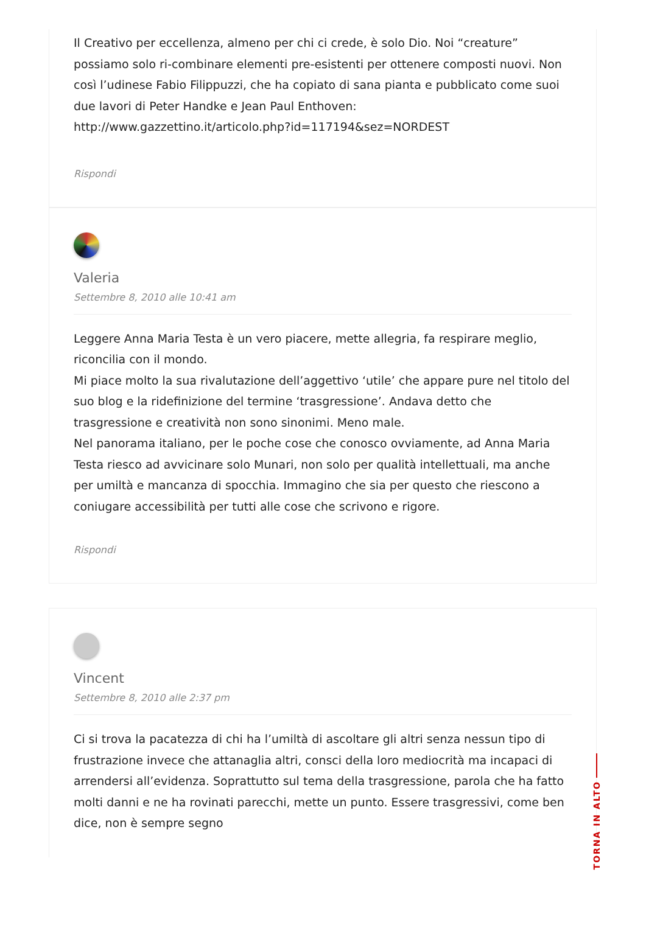Il Creativo per eccellenza, almeno per chi ci crede, è solo Dio. Noi “creature” possiamo solo ri-combinare elementi pre-esistenti per ottenere composti nuovi. Non così l’udinese Fabio Filippuzzi, che ha copiato di sana pianta e pubblicato come suoi due lavori di Peter Handke e Jean Paul Enthoven: http://www.gazzettino.it/articolo.php?id=117194&sez=NORDEST
Rispondi
Valeria
Settembre 8, 2010 alle 10:41 am
Leggere Anna Maria Testa è un vero piacere, mette allegria, fa respirare meglio, riconcilia con il mondo.
Mi piace molto la sua rivalutazione dell’aggettivo ‘utile’ che appare pure nel titolo del suo blog e la ridefinizione del termine ‘trasgressione’. Andava detto che trasgressione e creatività non sono sinonimi. Meno male.
Nel panorama italiano, per le poche cose che conosco ovviamente, ad Anna Maria Testa riesco ad avvicinare solo Munari, non solo per qualità intellettuali, ma anche per umiltà e mancanza di spocchia. Immagino che sia per questo che riescono a coniugare accessibilità per tutti alle cose che scrivono e rigore.
Rispondi
Vincent
Settembre 8, 2010 alle 2:37 pm
Ci si trova la pacatezza di chi ha l’umiltà di ascoltare gli altri senza nessun tipo di frustrazione invece che attanaglia altri, consci della loro mediocrità ma incapaci di arrendersi all’evidenza. Soprattutto sul tema della trasgressione, parola che ha fatto molti danni e ne ha rovinati parecchi, mette un punto. Essere trasgressivi, come ben dice, non è sempre segno
TORNA IN ALTO